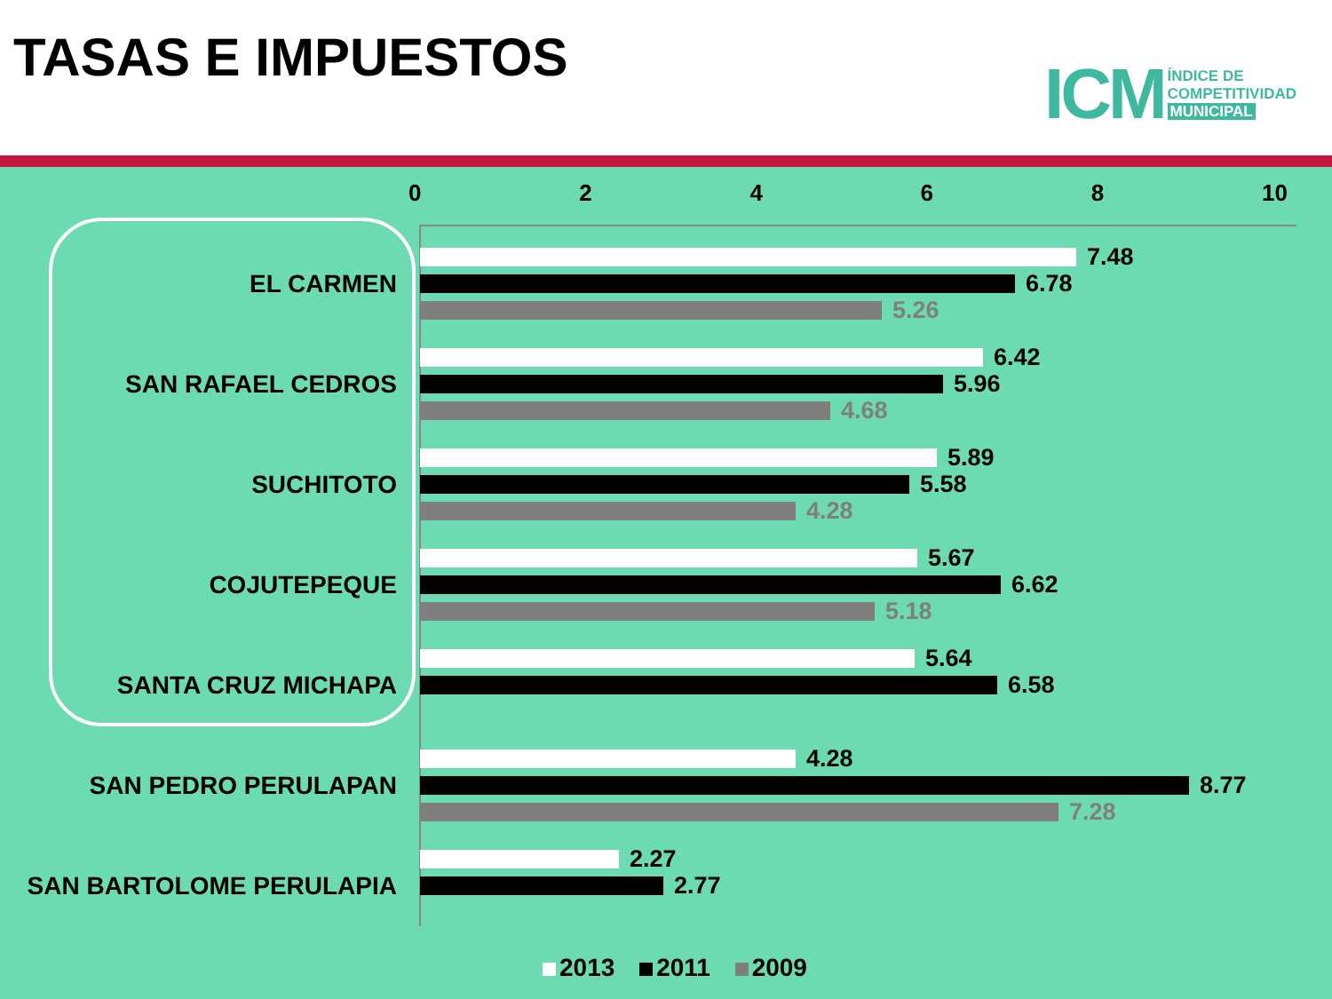TASAS E IMPUESTOS
ICM
ÍNDICE DE
COMPETITIVIDAD
MUNICIPAL
02468 10
EL CARMEN
7.48
6.78
5.26
SAN RAFAEL CEDROS
6.42
5.96
4.68
SUCHITOTO
5.89
5.58
4.28
COJUTEPEQUE
5.67
6.62
5.18
SANTA CRUZ MICHAPA
5.64
6.58
SAN PEDRO PERULAPAN
4.28
8.77
7.28
SAN BARTOLOME PERULAPIA
2.27
2.77
2013 2011 2009